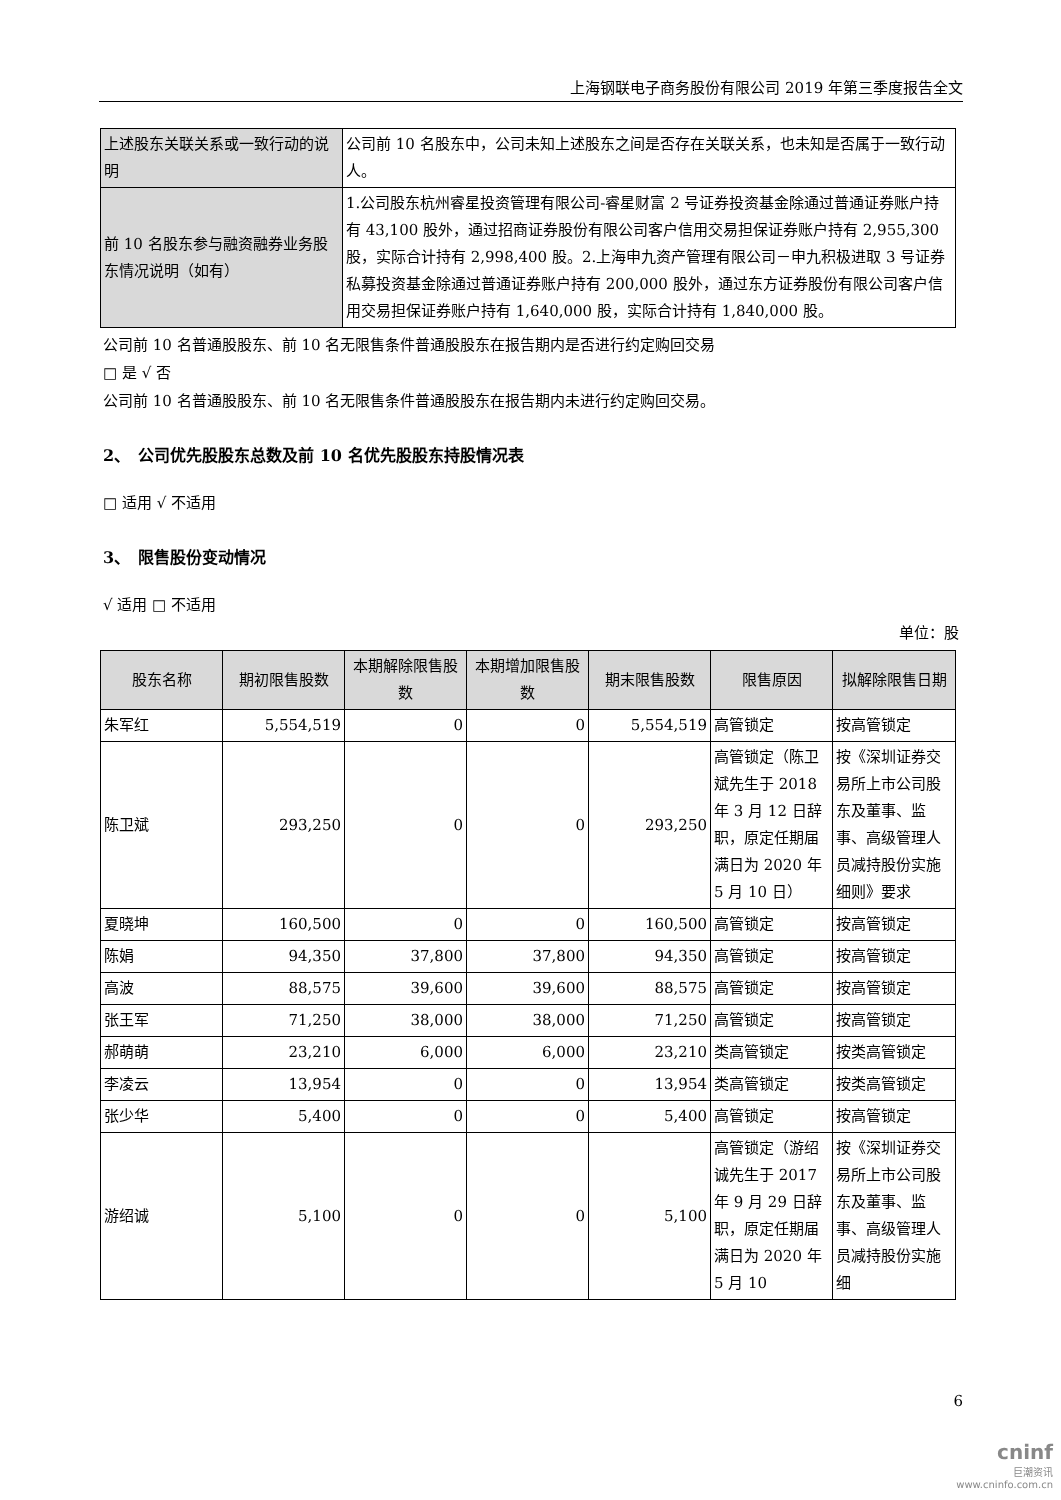上海钢联电子商务股份有限公司 2019 年第三季度报告全文
| 上述股东关联关系或一致行动的说明 | 公司前 10 名股东中，公司未知上述股东之间是否存在关联关系，也未知是否属于一致行动人。 |
| 前 10 名股东参与融资融券业务股东情况说明（如有） | 1.公司股东杭州睿星投资管理有限公司-睿星财富 2 号证券投资基金除通过普通证券账户持有 43,100 股外，通过招商证券股份有限公司客户信用交易担保证券账户持有 2,955,300 股，实际合计持有 2,998,400 股。2.上海申九资产管理有限公司－申九积极进取 3 号证券私募投资基金除通过普通证券账户持有 200,000 股外，通过东方证券股份有限公司客户信用交易担保证券账户持有 1,640,000 股，实际合计持有 1,840,000 股。 |
公司前 10 名普通股股东、前 10 名无限售条件普通股股东在报告期内是否进行约定购回交易
□ 是 √ 否
公司前 10 名普通股股东、前 10 名无限售条件普通股股东在报告期内未进行约定购回交易。
2、　公司优先股股东总数及前 10 名优先股股东持股情况表
□ 适用 √ 不适用
3、　限售股份变动情况
√ 适用 □ 不适用
单位：股
| 股东名称 | 期初限售股数 | 本期解除限售股数 | 本期增加限售股数 | 期末限售股数 | 限售原因 | 拟解除限售日期 |
| --- | --- | --- | --- | --- | --- | --- |
| 朱军红 | 5,554,519 | 0 | 0 | 5,554,519 | 高管锁定 | 按高管锁定 |
| 陈卫斌 | 293,250 | 0 | 0 | 293,250 | 高管锁定（陈卫斌先生于 2018 年 3 月 12 日辞职，原定任期届满日为 2020 年 5 月 10 日） | 按《深圳证券交易所上市公司股东及董事、监事、高级管理人员减持股份实施细则》要求 |
| 夏晓坤 | 160,500 | 0 | 0 | 160,500 | 高管锁定 | 按高管锁定 |
| 陈娟 | 94,350 | 37,800 | 37,800 | 94,350 | 高管锁定 | 按高管锁定 |
| 高波 | 88,575 | 39,600 | 39,600 | 88,575 | 高管锁定 | 按高管锁定 |
| 张王军 | 71,250 | 38,000 | 38,000 | 71,250 | 高管锁定 | 按高管锁定 |
| 郝萌萌 | 23,210 | 6,000 | 6,000 | 23,210 | 类高管锁定 | 按类高管锁定 |
| 李凌云 | 13,954 | 0 | 0 | 13,954 | 类高管锁定 | 按类高管锁定 |
| 张少华 | 5,400 | 0 | 0 | 5,400 | 高管锁定 | 按高管锁定 |
| 游绍诚 | 5,100 | 0 | 0 | 5,100 | 高管锁定（游绍诚先生于 2017 年 9 月 29 日辞职，原定任期届满日为 2020 年 5 月 10 | 按《深圳证券交易所上市公司股东及董事、监事、高级管理人员减持股份实施细 |
6
cninf
巨潮资讯
www.cninfo.com.cn